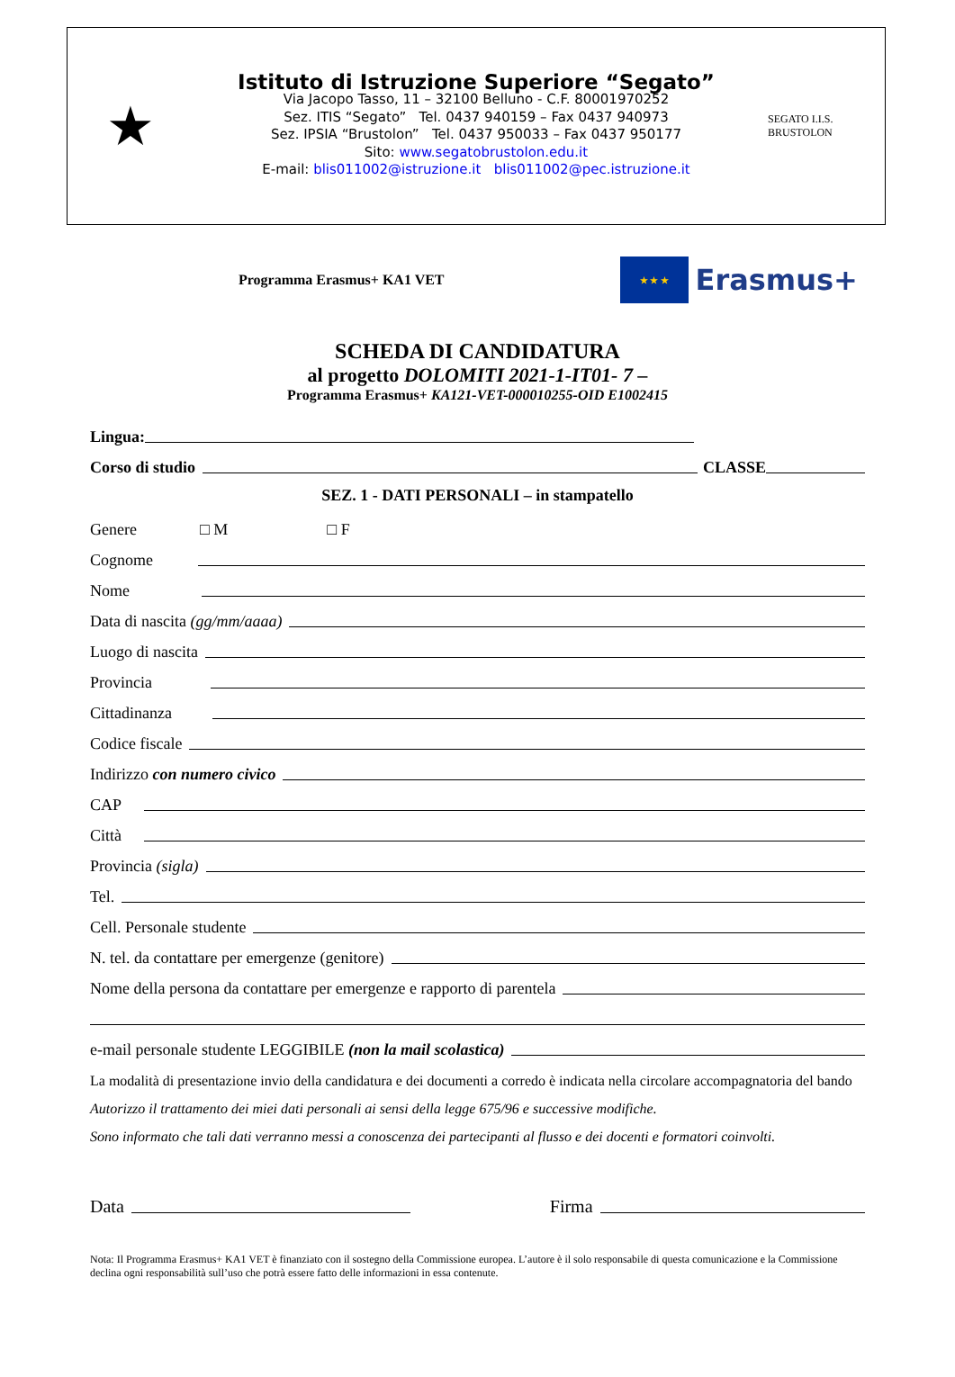★
Istituto di Istruzione Superiore “Segato”
Via Jacopo Tasso, 11 – 32100 Belluno - C.F. 80001970252
Sez. ITIS “Segato” Tel. 0437 940159 – Fax 0437 940973
Sez. IPSIA “Brustolon” Tel. 0437 950033 – Fax 0437 950177
Sito: www.segatobrustolon.edu.it
E-mail: blis011002@istruzione.it blis011002@pec.istruzione.it
SEGATO I.I.S. BRUSTOLON
Programma Erasmus+ KA1 VET
★ ★ ★
Erasmus+
SCHEDA DI CANDIDATURA
al progetto DOLOMITI 2021-1-IT01- 7 –
Programma Erasmus+ KA121-VET-000010255-OID E1002415
Lingua:
Corso di studio CLASSE
SEZ. 1 - DATI PERSONALI – in stampatello
Genere □ M □ F
Cognome
Nome
Data di nascita (gg/mm/aaaa)
Luogo di nascita
Provincia
Cittadinanza
Codice fiscale
Indirizzo con numero civico
CAP
Città
Provincia (sigla)
Tel.
Cell. Personale studente
N. tel. da contattare per emergenze (genitore)
Nome della persona da contattare per emergenze e rapporto di parentela
e-mail personale studente LEGGIBILE (non la mail scolastica)
La modalità di presentazione invio della candidatura e dei documenti a corredo è indicata nella circolare accompagnatoria del bando
Autorizzo il trattamento dei miei dati personali ai sensi della legge 675/96 e successive modifiche.
Sono informato che tali dati verranno messi a conoscenza dei partecipanti al flusso e dei docenti e formatori coinvolti.
Data Firma
Nota: Il Programma Erasmus+ KA1 VET è finanziato con il sostegno della Commissione europea. L’autore è il solo responsabile di questa comunicazione e la Commissione declina ogni responsabilità sull’uso che potrà essere fatto delle informazioni in essa contenute.